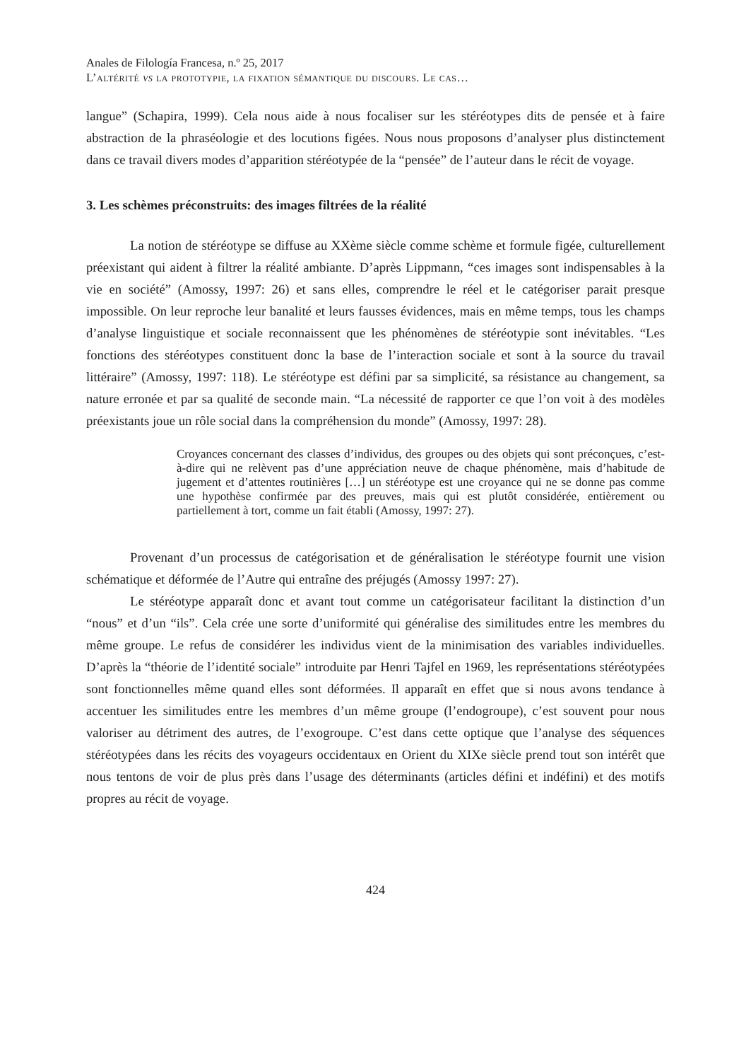Anales de Filología Francesa, n.º 25, 2017
L’altérité vs la prototypie, la fixation sémantique du discours. Le cas…
langue” (Schapira, 1999). Cela nous aide à nous focaliser sur les stéréotypes dits de pensée et à faire abstraction de la phraséologie et des locutions figées. Nous nous proposons d’analyser plus distinctement dans ce travail divers modes d’apparition stéréotypée de la “pensée” de l’auteur dans le récit de voyage.
3. Les schèmes préconstruits: des images filtrées de la réalité
La notion de stéréotype se diffuse au XXème siècle comme schème et formule figée, culturellement préexistant qui aident à filtrer la réalité ambiante. D’après Lippmann, “ces images sont indispensables à la vie en société” (Amossy, 1997: 26) et sans elles, comprendre le réel et le catégoriser parait presque impossible. On leur reproche leur banalité et leurs fausses évidences, mais en même temps, tous les champs d’analyse linguistique et sociale reconnaissent que les phénomènes de stéréotypie sont inévitables. “Les fonctions des stéréotypes constituent donc la base de l’interaction sociale et sont à la source du travail littéraire” (Amossy, 1997: 118). Le stéréotype est défini par sa simplicité, sa résistance au changement, sa nature erronée et par sa qualité de seconde main. “La nécessité de rapporter ce que l’on voit à des modèles préexistants joue un rôle social dans la compréhension du monde” (Amossy, 1997: 28).
Croyances concernant des classes d’individus, des groupes ou des objets qui sont préconçues, c’est-à-dire qui ne relèvent pas d’une appréciation neuve de chaque phénomène, mais d’habitude de jugement et d’attentes routinières […] un stéréotype est une croyance qui ne se donne pas comme une hypothèse confirmée par des preuves, mais qui est plutôt considérée, entièrement ou partiellement à tort, comme un fait établi (Amossy, 1997: 27).
Provenant d’un processus de catégorisation et de généralisation le stéréotype fournit une vision schématique et déformée de l’Autre qui entraîne des préjugés (Amossy 1997: 27).
Le stéréotype apparaît donc et avant tout comme un catégorisateur facilitant la distinction d’un “nous” et d’un “ils”. Cela crée une sorte d’uniformité qui généralise des similitudes entre les membres du même groupe. Le refus de considérer les individus vient de la minimisation des variables individuelles. D’après la “théorie de l’identité sociale” introduite par Henri Tajfel en 1969, les représentations stéréotypées sont fonctionnelles même quand elles sont déformées. Il apparaît en effet que si nous avons tendance à accentuer les similitudes entre les membres d’un même groupe (l’endogroupe), c’est souvent pour nous valoriser au détriment des autres, de l’exogroupe. C’est dans cette optique que l’analyse des séquences stéréotypées dans les récits des voyageurs occidentaux en Orient du XIXe siècle prend tout son intérêt que nous tentons de voir de plus près dans l’usage des déterminants (articles défini et indéfini) et des motifs propres au récit de voyage.
424